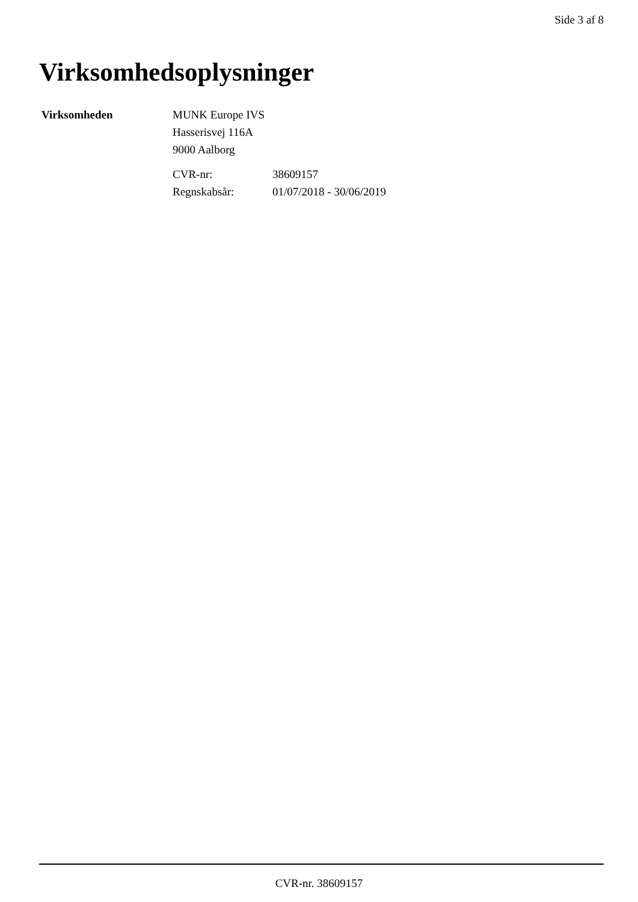Side 3 af 8
Virksomhedsoplysninger
Virksomheden MUNK Europe IVS
Hasserisvej 116A
9000 Aalborg
CVR-nr: 38609157 Regnskabsår: 01/07/2018 - 30/06/2019
CVR-nr. 38609157